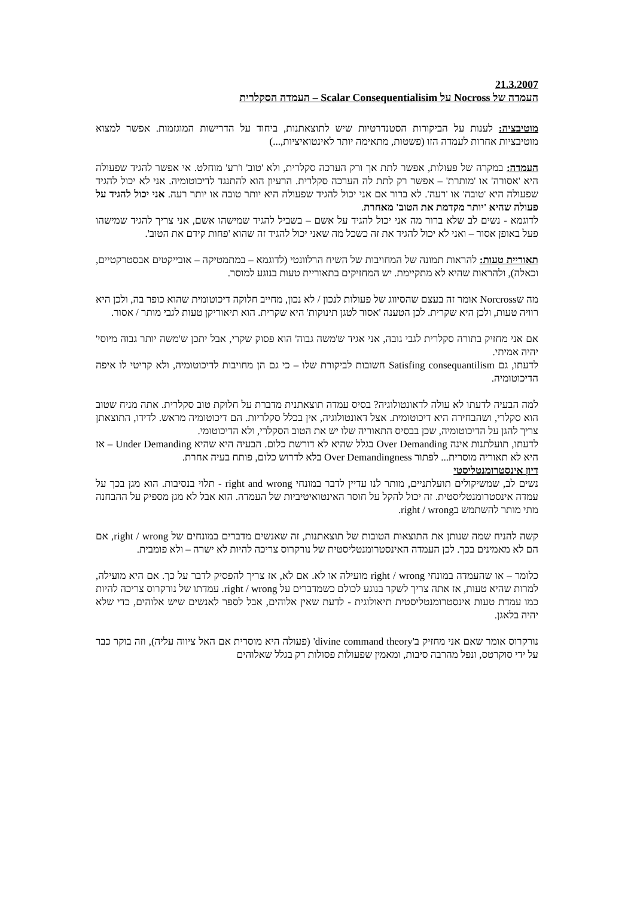21.3.2007
העמדה של Nocross על Scalar Consequentialisim – העמדה הסקלרית
מוטיבציה: לענות על הביקורות הסטנדרטיות שיש לתוצאתנות, ביחוד על הדרישות המוגזמות. אפשר למצוא מוטיבציות אחרות לעמדה הזו (פשטות, מתאימה יותר לאינטואיציות,...)
העמדה: במקרה של פעולות, אפשר לתת אך ורק הערכה סקלרית, ולא 'טוב' ו'רע' מוחלט. אי אפשר להגיד שפעולה היא 'אסורה' או 'מותרת' – אפשר רק לתת לה הערכה סקלרית. הרעיון הוא להתנגד לדיכוטומיה. אני לא יכול להגיד שפעולה היא 'טובה' או 'רעה'. לא ברור אם אני יכול להגיד שפעולה היא יותר טובה או יותר רעה. אני יכול להגיד על פעולה שהיא 'יותר מקדמת את הטוב' מאחרת.
לדוגמא - נשים לב שלא ברור מה אני יכול להגיד על אשם – בשביל להגיד שמישהו אשם, אני צריך להגיד שמישהו פעל באופן אסור – ואני לא יכול להגיד את זה כשכל מה שאני יכול להגיד זה שהוא 'פחות קידם את הטוב'.
תאוריית טעות: להראות תמונה של המחויבות של השיח הרלוונטי (לדוגמא – במתמטיקה – אובייקטים אבסטרקטיים, וכאלה), ולהראות שהיא לא מתקיימת. יש המחזיקים בתאוריית טעות בנוגע למוסר.
מה שNorcross אומר זה בעצם שהסיווג של פעולות לנכון / לא נכון, מחייב חלוקה דיכוטומית שהוא כופר בה, ולכן היא רוויה טעות, ולכן היא שקרית. לכן הטענה 'אסור לטגן תינוקות' היא שקרית. הוא תיאוריקן טעות לגבי מותר / אסור.
אם אני מחזיק בתורה סקלרית לגבי גובה, אני אגיד ש'משה גבוה' הוא פסוק שקרי, אבל יתכן ש'משה יותר גבוה מיוסי' יהיה אמיתי.
לדעתו, גם Satisfing consequantilism חשובות לביקורת שלו – כי גם הן מחויבות לדיכוטומיה, ולא קריטי לו איפה הדיכוטומיה.
למה הבעיה לדעתו לא עולה לדאונטולוגיה? בסיס עמדה תוצאתנית מדברת על חלוקת טוב סקלרית. אתה מניח שטוב הוא סקלרי, ושהבחירה היא דיכוטומית. אצל דאונטולוגיה, אין בכלל סקלריות. הם דיכוטומיה מראש. לדידו, התוצאתן צריך להגן על הדיכוטומיה, שכן בבסיס התאוריה שלו יש את הטוב הסקלרי, ולא הדיכוטומי.
לדעתו, תועלתנות אינה Over Demanding בגלל שהיא לא דורשת כלום. הבעיה היא שהיא Under Demanding – אז היא לא תאוריה מוסרית... לפתור Over Demandingness בלא לדרוש כלום, פותח בעיה אחרת.
דיון אינסטרומנטליסטי
נשים לב, שמשיקולים תועלתניים, מותר לנו עדיין לדבר במונחי right and wrong - תלוי בנסיבות. הוא מגן בכך על עמדה אינסטרומנטליסטית. זה יכול להקל על חוסר האינטואיטיביות של העמדה. הוא אבל לא מגן מספיק על ההבחנה מתי מותר להשתמש בright / wrong.
קשה להניח שמה שנותן את התוצאות הטובות של תוצאתנות, זה שאנשים מדברים במונחים של right / wrong, אם הם לא מאמינים בכך. לכן העמדה האינסטרומנטליסטית של נורקרוס צריכה להיות לא ישרה – ולא פומבית.
כלומר – או שהעמדה במונחי right / wrong מועילה או לא. אם לא, אז צריך להפסיק לדבר על כך. אם היא מועילה, למרות שהיא טעות, אז אתה צריך לשקר בנוגע לכולם כשמדברים על right / wrong. עמדתו של נורקרוס צריכה להיות כמו עמדת טעות אינסטרומנטליסטית תיאולוגית - לדעת שאין אלוהים, אבל לספר לאנשים שיש אלוהים, כדי שלא יהיה בלאגן.
נורקרוס אומר שאם אני מחזיק ב'divine command theory' (פעולה היא מוסרית אם האל ציווה עליה), וזה בוקר כבר על ידי סוקרטס, ונפל מהרבה סיבות, ומאמין שפעולות פסולות רק בגלל שאלוהים